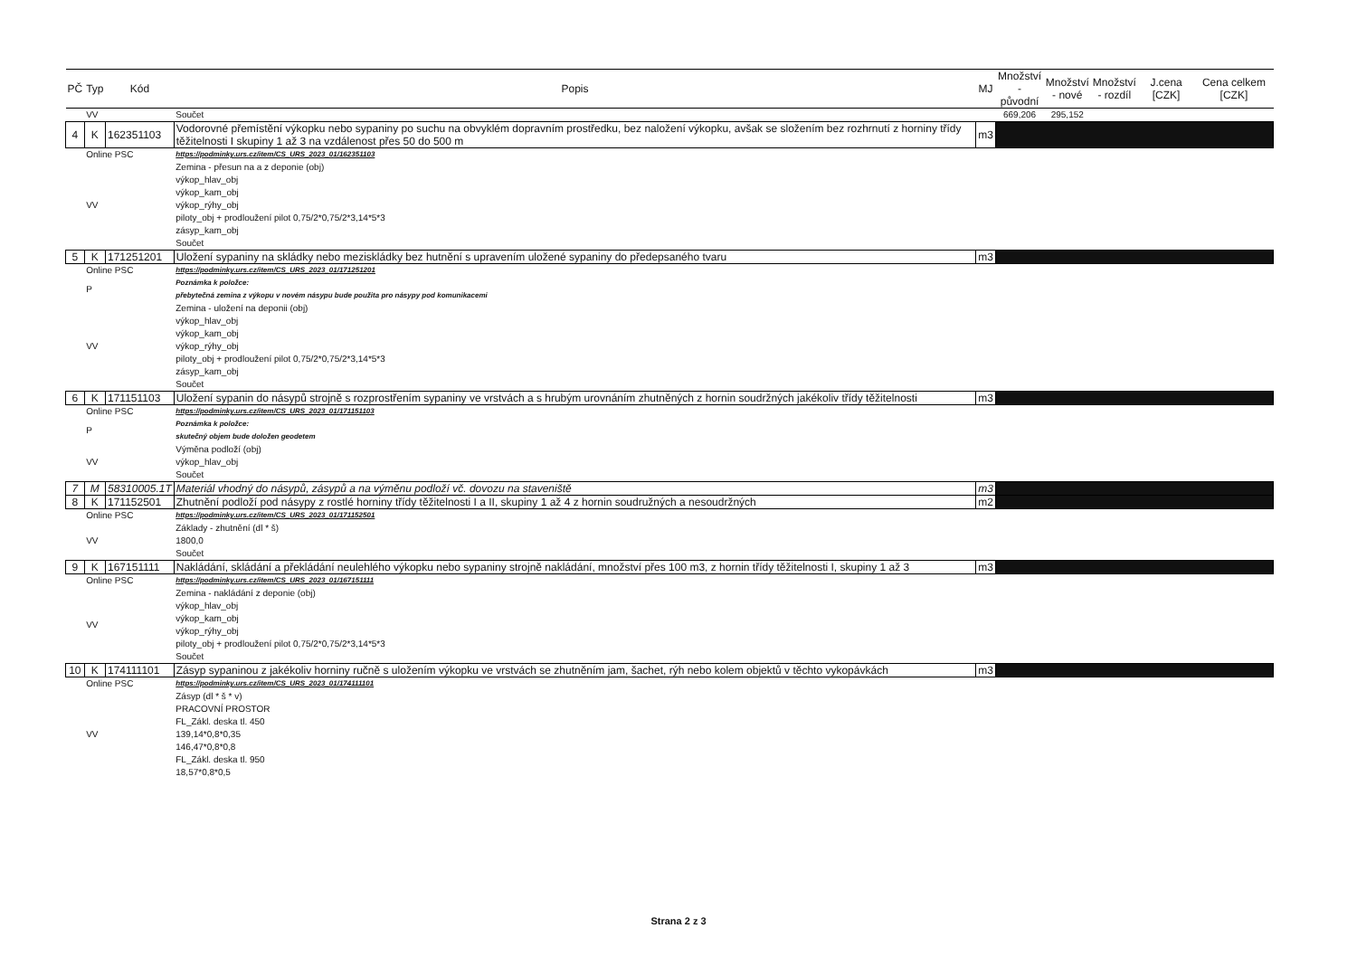| PČ | Typ | Kód | Popis | MJ | Množství - původní | Množství - nové | Množství - rozdíl | J.cena [CZK] | Cena celkem [CZK] |
| --- | --- | --- | --- | --- | --- | --- | --- | --- | --- |
| | VV | | Součet | | 669,206 | 295,152 | | | |
| 4 | K | 162351103 | Vodorovné přemístění výkopku nebo sypaniny po suchu na obvyklém dopravním prostředku, bez naložení výkopku, avšak se složením bez rozhrnutí z horniny třídy těžitelnosti I skupiny 1 až 3 na vzdálenost přes 50 do 500 m | m3 | | | | | |
| | Online PSC | | https://podminky.urs.cz/item/CS_URS_2023_01/162351103 | | | | | | |
| | VV | | Zemina - přesun na a z deponie (obj) výkop_hlav_obj výkop_kam_obj výkop_rýhy_obj piloty_obj + prodloužení pilot 0,75/2*0,75/2*3,14*5*3 zásyp_kam_obj Součet | | | | | | |
| 5 | K | 171251201 | Uložení sypaniny na skládky nebo meziskládky bez hutnění s upravením uložené sypaniny do předepsaného tvaru | m3 | | | | | |
| | Online PSC | | https://podminky.urs.cz/item/CS_URS_2023_01/171251201 | | | | | | |
| | P | | Poznámka k položce: přebytečná zemina z výkopu v novém násypu bude použita pro násypy pod komunikacemi | | | | | | |
| | VV | | Zemina - uložení na deponii (obj) výkop_hlav_obj výkop_kam_obj výkop_rýhy_obj piloty_obj + prodloužení pilot 0,75/2*0,75/2*3,14*5*3 zásyp_kam_obj Součet | | | | | | |
| 6 | K | 171151103 | Uložení sypanin do násypů strojně s rozprostřením sypaniny ve vrstvách a s hrubým urovnáním zhutněných z hornin soudržných jakékoliv třídy těžitelnosti | m3 | | | | | |
| | Online PSC | | https://podminky.urs.cz/item/CS_URS_2023_01/171151103 | | | | | | |
| | P | | Poznámka k položce: skutečný objem bude doložen geodetem | | | | | | |
| | VV | | Výměna podloží (obj) výkop_hlav_obj Součet | | | | | | |
| 7 | M | 58310005.1T | Materiál vhodný do násypů, zásypů a na výměnu podloží vč. dovozu na staveniště | m3 | | | | | |
| 8 | K | 171152501 | Zhutnění podloží pod násypy z rostlé horniny třídy těžitelnosti I a II, skupiny 1 až 4 z hornin soudružných a nesoudržných | m2 | | | | | |
| | Online PSC | | https://podminky.urs.cz/item/CS_URS_2023_01/171152501 | | | | | | |
| | VV | | Základy - zhutnění (dl * š) 1800,0 Součet | | | | | | |
| 9 | K | 167151111 | Nakládání, skládání a překládání neulehlého výkopku nebo sypaniny strojně nakládání, množství přes 100 m3, z hornin třídy těžitelnosti I, skupiny 1 až 3 | m3 | | | | | |
| | Online PSC | | https://podminky.urs.cz/item/CS_URS_2023_01/167151111 | | | | | | |
| | VV | | Zemina - nakládání z deponie (obj) výkop_hlav_obj výkop_kam_obj výkop_rýhy_obj piloty_obj + prodloužení pilot 0,75/2*0,75/2*3,14*5*3 Součet | | | | | | |
| 10 | K | 174111101 | Zásyp sypaninou z jakékoliv horniny ručně s uložením výkopku ve vrstvách se zhutněním jam, šachet, rýh nebo kolem objektů v těchto vykopávkách | m3 | | | | | |
| | Online PSC | | https://podminky.urs.cz/item/CS_URS_2023_01/174111101 | | | | | | |
| | VV | | Zásyp (dl * š * v) PRACOVNÍ PROSTOR FL_Zákl. deska tl. 450 139,14*0,8*0,35 146,47*0,8*0,8 FL_Zákl. deska tl. 950 18,57*0,8*0,5 | | | | | | |
Strana 2 z 3